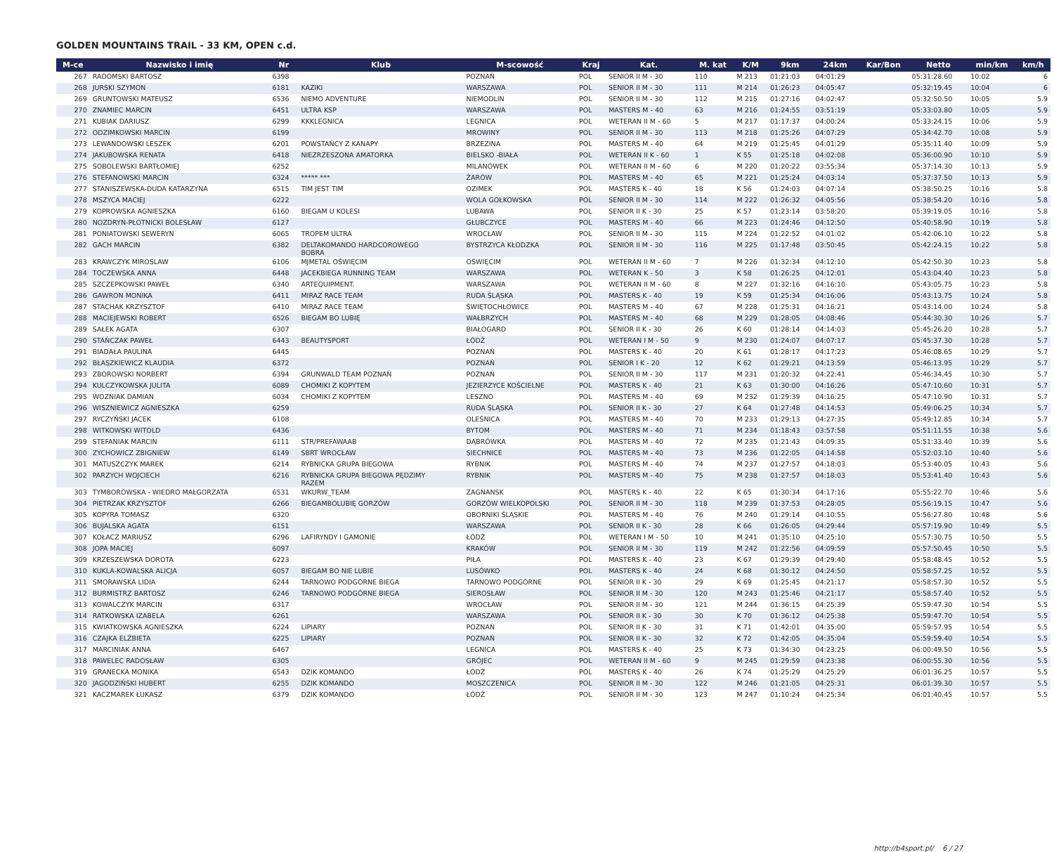GOLDEN MOUNTAINS TRAIL - 33 KM, OPEN c.d.
| M-ce | Nazwisko i imię | Nr | Klub | M-scowość | Kraj | Kat. | M. kat | K/M | 9km | 24km | Kar/Bon | Netto | min/km | km/h |
| --- | --- | --- | --- | --- | --- | --- | --- | --- | --- | --- | --- | --- | --- | --- |
| 267 | RADOMSKI BARTOSZ | 6398 | | POZNAŃ | POL | SENIOR II M - 30 | 110 | M 213 | 01:21:03 | 04:01:29 | | 05:31:28.60 | 10:02 | 6 |
| 268 | JURSKI SZYMON | 6181 | KAZIKI | WARSZAWA | POL | SENIOR II M - 30 | 111 | M 214 | 01:26:23 | 04:05:47 | | 05:32:19.45 | 10:04 | 6 |
| 269 | GRUNTOWSKI MATEUSZ | 6536 | NIEMO ADVENTURE | NIEMODLIN | POL | SENIOR II M - 30 | 112 | M 215 | 01:27:16 | 04:02:47 | | 05:32:50.50 | 10:05 | 5.9 |
| 270 | ZNAMIEC MARCIN | 6451 | ULTRA KSP | WARSZAWA | POL | MASTERS M - 40 | 63 | M 216 | 01:24:55 | 03:51:19 | | 05:33:03.80 | 10:05 | 5.9 |
| 271 | KUBIAK DARIUSZ | 6299 | KKKLEGNICA | LEGNICA | POL | WETERAN II M - 60 | 5 | M 217 | 01:17:37 | 04:00:24 | | 05:33:24.15 | 10:06 | 5.9 |
| 272 | ODZIMKOWSKI MARCIN | 6199 | | MROWINY | POL | SENIOR II M - 30 | 113 | M 218 | 01:25:26 | 04:07:29 | | 05:34:42.70 | 10:08 | 5.9 |
| 273 | LEWANDOWSKI LESZEK | 6201 | POWSTAŃCY Z KANAPY | BRZEZINA | POL | MASTERS M - 40 | 64 | M 219 | 01:25:45 | 04:01:29 | | 05:35:11.40 | 10:09 | 5.9 |
| 274 | JAKUBOWSKA RENATA | 6418 | NIEZRZESZONA AMATORKA | BIELSKO -BIAŁA | POL | WETERAN II K - 60 | 1 | K 55 | 01:25:18 | 04:02:08 | | 05:36:00.90 | 10:10 | 5.9 |
| 275 | SOBOLEWSKI BARTŁOMIEJ | 6252 | | MILANÓWEK | POL | WETERAN II M - 60 | 6 | M 220 | 01:20:22 | 03:55:34 | | 05:37:14.30 | 10:13 | 5.9 |
| 276 | STEFANOWSKI MARCIN | 6324 | ***** *** | ŻARÓW | POL | MASTERS M - 40 | 65 | M 221 | 01:25:24 | 04:03:14 | | 05:37:37.50 | 10:13 | 5.9 |
| 277 | STANISZEWSKA-DUDA KATARZYNA | 6515 | TIM JEST TIM | OZIMEK | POL | MASTERS K - 40 | 18 | K 56 | 01:24:03 | 04:07:14 | | 05:38:50.25 | 10:16 | 5.8 |
| 278 | MSZYCA MACIEJ | 6222 | | WOLA GOŁKOWSKA | POL | SENIOR II M - 30 | 114 | M 222 | 01:26:32 | 04:05:56 | | 05:38:54.20 | 10:16 | 5.8 |
| 279 | KOPROWSKA AGNIESZKA | 6160 | BIEGAM U KOLESI | LUBAWA | POL | SENIOR II K - 30 | 25 | K 57 | 01:23:14 | 03:58:20 | | 05:39:19.05 | 10:16 | 5.8 |
| 280 | NOZDRYN-PŁOTNICKI BOLESŁAW | 6127 | | GŁUBCZYCE | POL | MASTERS M - 40 | 66 | M 223 | 01:24:46 | 04:12:50 | | 05:40:58.90 | 10:19 | 5.8 |
| 281 | PONIATOWSKI SEWERYN | 6065 | TROPEM ULTRA | WROCŁAW | POL | SENIOR II M - 30 | 115 | M 224 | 01:22:52 | 04:01:02 | | 05:42:06.10 | 10:22 | 5.8 |
| 282 | GACH MARCIN | 6382 | DELTAKOMANDO HARDCOROWEGO BOBRA | BYSTRZYCA KŁODZKA | POL | SENIOR II M - 30 | 116 | M 225 | 01:17:48 | 03:50:45 | | 05:42:24.15 | 10:22 | 5.8 |
| 283 | KRAWCZYK MIROSLAW | 6106 | MJMETAL OŚWIĘCIM | OŚWIĘCIM | POL | WETERAN II M - 60 | 7 | M 226 | 01:32:34 | 04:12:10 | | 05:42:50.30 | 10:23 | 5.8 |
| 284 | TOCZEWSKA ANNA | 6448 | JACEKBIEGA RUNNING TEAM | WARSZAWA | POL | WETERAN K - 50 | 3 | K 58 | 01:26:25 | 04:12:01 | | 05:43:04.40 | 10:23 | 5.8 |
| 285 | SZCZEPKOWSKI PAWEŁ | 6340 | ARTEQUIPMENT. | WARSZAWA | POL | WETERAN II M - 60 | 8 | M 227 | 01:32:16 | 04:16:10 | | 05:43:05.75 | 10:23 | 5.8 |
| 286 | GAWRON MONIKA | 6411 | MIRAZ RACE TEAM | RUDA ŚLĄSKA | POL | MASTERS K - 40 | 19 | K 59 | 01:25:34 | 04:16:06 | | 05:43:13.75 | 10:24 | 5.8 |
| 287 | STACHAK KRZYSZTOF | 6410 | MIRAZ RACE TEAM | ŚWIĘTOCHŁOWICE | POL | MASTERS M - 40 | 67 | M 228 | 01:25:31 | 04:16:21 | | 05:43:14.00 | 10:24 | 5.8 |
| 288 | MACIEJEWSKI ROBERT | 6526 | BIEGAM BO LUBIĘ | WAŁBRZYCH | POL | MASTERS M - 40 | 68 | M 229 | 01:28:05 | 04:08:46 | | 05:44:30.30 | 10:26 | 5.7 |
| 289 | SAŁEK AGATA | 6307 | | BIAŁOGARD | POL | SENIOR II K - 30 | 26 | K 60 | 01:28:14 | 04:14:03 | | 05:45:26.20 | 10:28 | 5.7 |
| 290 | STAŃCZAK PAWEŁ | 6443 | BEAUTYSPORT | ŁÓDŹ | POL | WETERAN I M - 50 | 9 | M 230 | 01:24:07 | 04:07:17 | | 05:45:37.30 | 10:28 | 5.7 |
| 291 | BIADAŁA PAULINA | 6445 | | POZNAŃ | POL | MASTERS K - 40 | 20 | K 61 | 01:28:17 | 04:17:23 | | 05:46:08.65 | 10:29 | 5.7 |
| 292 | BŁASZKIEWICZ KLAUDIA | 6372 | | POZNAŃ | POL | SENIOR I K - 20 | 12 | K 62 | 01:29:21 | 04:13:59 | | 05:46:13.95 | 10:29 | 5.7 |
| 293 | ZBOROWSKI NORBERT | 6394 | GRUNWALD TEAM POZNAŃ | POZNAŃ | POL | SENIOR II M - 30 | 117 | M 231 | 01:20:32 | 04:22:41 | | 05:46:34.45 | 10:30 | 5.7 |
| 294 | KULCZYKOWSKA JULITA | 6089 | CHOMIKI Z KOPYTEM | JEZIERZYCE KOŚCIELNE | POL | MASTERS K - 40 | 21 | K 63 | 01:30:00 | 04:16:26 | | 05:47:10.60 | 10:31 | 5.7 |
| 295 | WOZNIAK DAMIAN | 6034 | CHOMIKI Z KOPYTEM | LESZNO | POL | MASTERS M - 40 | 69 | M 232 | 01:29:39 | 04:16:25 | | 05:47:10.90 | 10:31 | 5.7 |
| 296 | WISZNIEWICZ AGNIESZKA | 6259 | | RUDA ŚLĄSKA | POL | SENIOR II K - 30 | 27 | K 64 | 01:27:48 | 04:14:53 | | 05:49:06.25 | 10:34 | 5.7 |
| 297 | RYCZYŃSKI JACEK | 6108 | | OLEŚNICA | POL | MASTERS M - 40 | 70 | M 233 | 01:29:13 | 04:27:35 | | 05:49:12.85 | 10:34 | 5.7 |
| 298 | WITKOWSKI WITOLD | 6436 | | BYTOM | POL | MASTERS M - 40 | 71 | M 234 | 01:18:43 | 03:57:58 | | 05:51:11.55 | 10:38 | 5.6 |
| 299 | STEFANIAK MARCIN | 6111 | STR/PREFAWAAB | DĄBRÓWKA | POL | MASTERS M - 40 | 72 | M 235 | 01:21:43 | 04:09:35 | | 05:51:33.40 | 10:39 | 5.6 |
| 300 | ZYCHOWICZ ZBIGNIEW | 6149 | SBRT WROCŁAW | SIECHNICE | POL | MASTERS M - 40 | 73 | M 236 | 01:22:05 | 04:14:58 | | 05:52:03.10 | 10:40 | 5.6 |
| 301 | MATUSZCZYK MAREK | 6214 | RYBNICKA GRUPA BIEGOWA | RYBNIK | POL | MASTERS M - 40 | 74 | M 237 | 01:27:57 | 04:18:03 | | 05:53:40.05 | 10:43 | 5.6 |
| 302 | PARZYCH WOJCIECH | 6216 | RYBNICKA GRUPA BIEGOWA PĘDZIMY RAZEM | RYBNIK | POL | MASTERS M - 40 | 75 | M 238 | 01:27:57 | 04:18:03 | | 05:53:41.40 | 10:43 | 5.6 |
| 303 | TYMBOROWSKA - WIEDRO MAŁGORZATA | 6531 | WKURW_TEAM | ZAGNANSK | POL | MASTERS K - 40 | 22 | K 65 | 01:30:34 | 04:17:16 | | 05:55:22.70 | 10:46 | 5.6 |
| 304 | PIETRZAK KRZYSZTOF | 6266 | BIEGAMBOLUBIĘ GORZÓW | GORZÓW WIELKOPOLSKI | POL | SENIOR II M - 30 | 118 | M 239 | 01:37:53 | 04:28:05 | | 05:56:19.15 | 10:47 | 5.6 |
| 305 | KOPYRA TOMASZ | 6320 | | OBORNIKI ŚLĄSKIE | POL | MASTERS M - 40 | 76 | M 240 | 01:29:14 | 04:10:55 | | 05:56:27.80 | 10:48 | 5.6 |
| 306 | BUJALSKA AGATA | 6151 | | WARSZAWA | POL | SENIOR II K - 30 | 28 | K 66 | 01:26:05 | 04:29:44 | | 05:57:19.90 | 10:49 | 5.5 |
| 307 | KOŁACZ MARIUSZ | 6296 | LAFIRYNDY I GAMONIE | ŁÓDŹ | POL | WETERAN I M - 50 | 10 | M 241 | 01:35:10 | 04:25:10 | | 05:57:30.75 | 10:50 | 5.5 |
| 308 | JOPA MACIEJ | 6097 | | KRAKÓW | POL | SENIOR II M - 30 | 119 | M 242 | 01:22:56 | 04:09:59 | | 05:57:50.45 | 10:50 | 5.5 |
| 309 | KRZESZEWSKA DOROTA | 6223 | | PIŁA | POL | MASTERS K - 40 | 23 | K 67 | 01:29:39 | 04:29:40 | | 05:58:48.45 | 10:52 | 5.5 |
| 310 | KUKLA-KOWALSKA ALICJA | 6057 | BIEGAM BO NIE LUBIE | LUSÓWKO | POL | MASTERS K - 40 | 24 | K 68 | 01:30:12 | 04:24:50 | | 05:58:57.25 | 10:52 | 5.5 |
| 311 | SMORAWSKA LIDIA | 6244 | TARNOWO PODGÓRNE BIEGA | TARNOWO PODGÓRNE | POL | SENIOR II K - 30 | 29 | K 69 | 01:25:45 | 04:21:17 | | 05:58:57.30 | 10:52 | 5.5 |
| 312 | BURMISTRZ BARTOSZ | 6246 | TARNOWO PODGÓRNE BIEGA | SIEROSŁAW | POL | SENIOR II M - 30 | 120 | M 243 | 01:25:46 | 04:21:17 | | 05:58:57.40 | 10:52 | 5.5 |
| 313 | KOWALCZYK MARCIN | 6317 | | WROCŁAW | POL | SENIOR II M - 30 | 121 | M 244 | 01:36:15 | 04:25:39 | | 05:59:47.30 | 10:54 | 5.5 |
| 314 | RATKOWSKA IZABELA | 6261 | | WARSZAWA | POL | SENIOR II K - 30 | 30 | K 70 | 01:36:12 | 04:25:38 | | 05:59:47.70 | 10:54 | 5.5 |
| 315 | KWIATKOWSKA AGNIESZKA | 6224 | LIPIARY | POZNAŃ | POL | SENIOR II K - 30 | 31 | K 71 | 01:42:01 | 04:35:00 | | 05:59:57.95 | 10:54 | 5.5 |
| 316 | CZAJKA ELŻBIETA | 6225 | LIPIARY | POZNAŃ | POL | SENIOR II K - 30 | 32 | K 72 | 01:42:05 | 04:35:04 | | 05:59:59.40 | 10:54 | 5.5 |
| 317 | MARCINIAK ANNA | 6467 | | LEGNICA | POL | MASTERS K - 40 | 25 | K 73 | 01:34:30 | 04:23:25 | | 06:00:49.50 | 10:56 | 5.5 |
| 318 | PAWELEC RADOSŁAW | 6305 | | GRÓJEC | POL | WETERAN II M - 60 | 9 | M 245 | 01:29:59 | 04:23:38 | | 06:00:55.30 | 10:56 | 5.5 |
| 319 | GRANECKA MONIKA | 6543 | DZIK KOMANDO | ŁÓDŹ | POL | MASTERS K - 40 | 26 | K 74 | 01:25:29 | 04:25:29 | | 06:01:36.25 | 10:57 | 5.5 |
| 320 | JAGODZIŃSKI HUBERT | 6255 | DZIK KOMANDO | MOSZCZENICA | POL | SENIOR II M - 30 | 122 | M 246 | 01:21:05 | 04:25:31 | | 06:01:39.30 | 10:57 | 5.5 |
| 321 | KACZMAREK ŁUKASZ | 6379 | DZIK KOMANDO | ŁÓDŹ | POL | SENIOR II M - 30 | 123 | M 247 | 01:10:24 | 04:25:34 | | 06:01:40.45 | 10:57 | 5.5 |
http://b4sport.pl/ 6 / 27